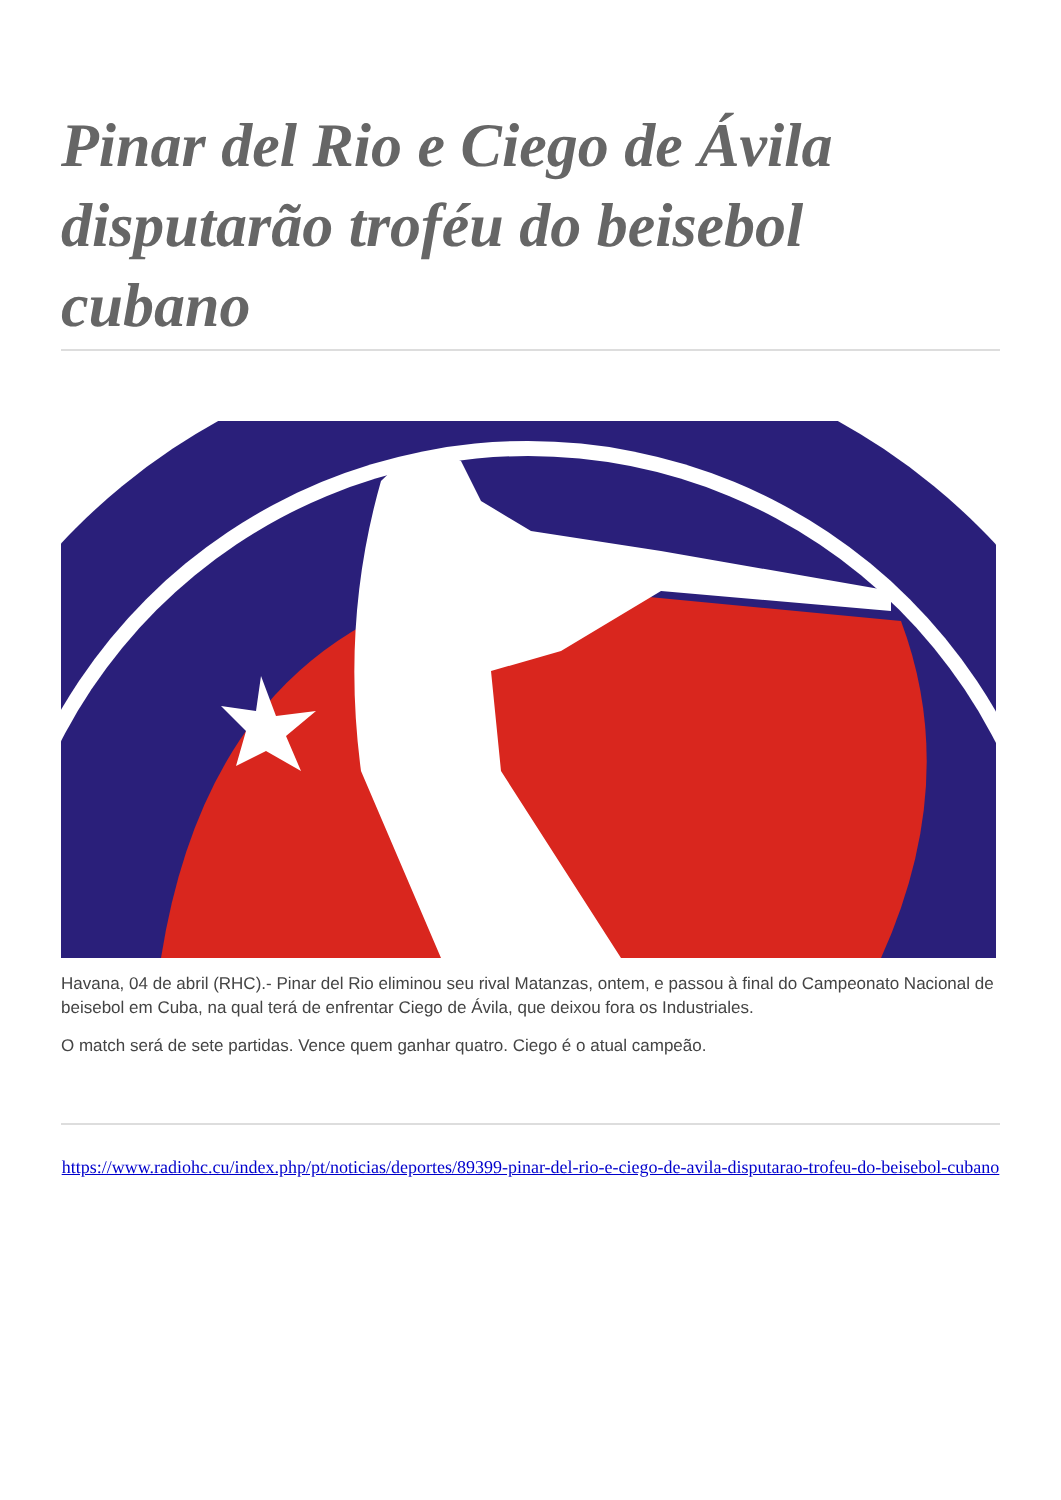Pinar del Rio e Ciego de Ávila disputarão troféu do beisebol cubano
Havana, 04 de abril (RHC).- Pinar del Rio eliminou seu rival Matanzas, ontem, e passou à final do Campeonato Nacional de beisebol em Cuba, na qual terá de enfrentar Ciego de Ávila, que deixou fora os Industriales.
O match será de sete partidas. Vence quem ganhar quatro. Ciego é o atual campeão.
https://www.radiohc.cu/index.php/pt/noticias/deportes/89399-pinar-del-rio-e-ciego-de-avila-disputarao-trofeu-do-beisebol-cubano